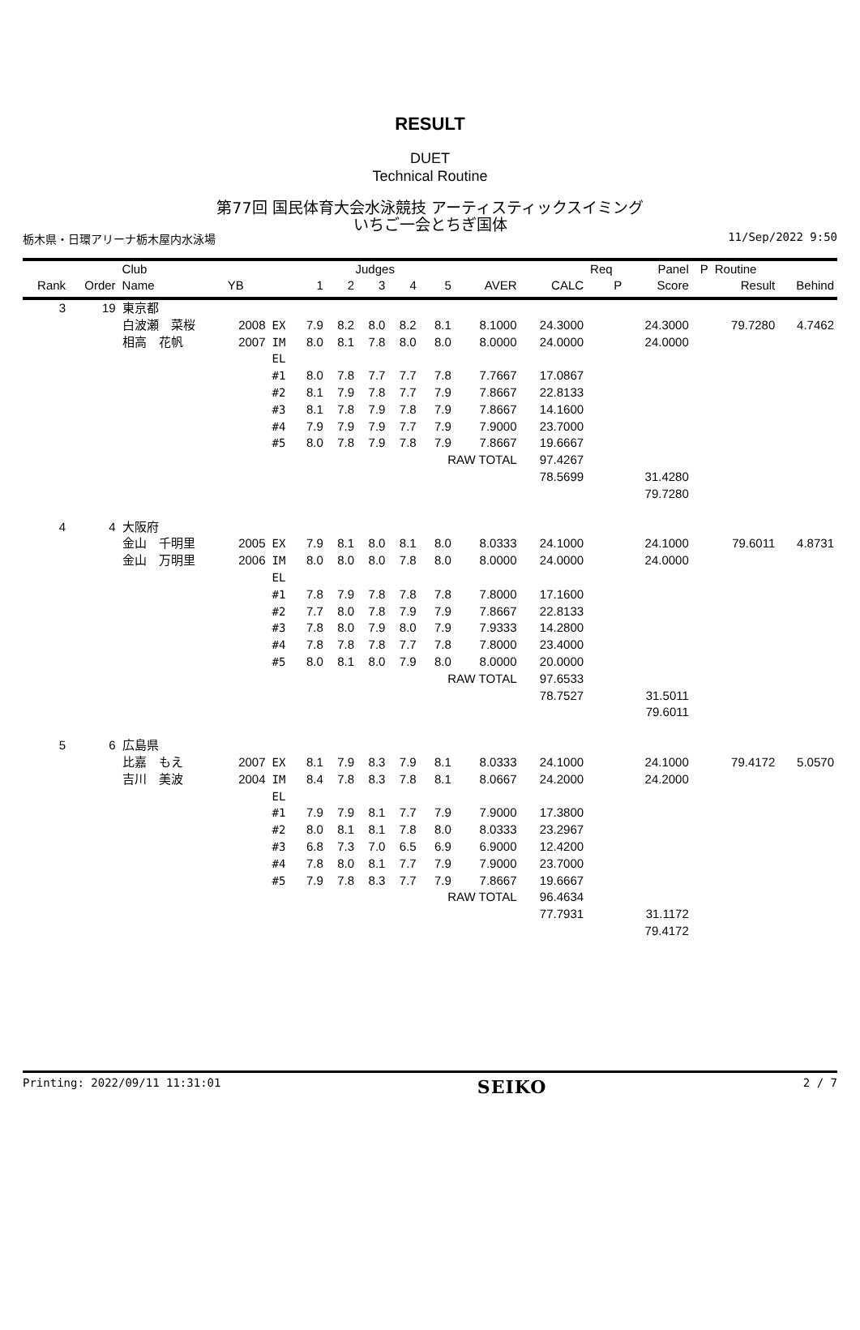RESULT
DUET
Technical Routine
第77回 国民体育大会水泳競技 アーティスティックスイミング
いちご一会とちぎ国体
栃木県・日環アリーナ栃木屋内水泳場 11/Sep/2022 9:50
| | | Club | | | Judges | | | | | | | Req | Panel | P | Routine | |
| --- | --- | --- | --- | --- | --- | --- | --- | --- | --- | --- | --- | --- | --- | --- | --- | --- |
| Rank | Order | Name | YB | | 1 | 2 | 3 | 4 | 5 | AVER | CALC | P | Score | | Result | Behind |
| 3 | 19 | 東京都 | | | | | | | | | | | | | | |
| | | 白波瀬 菜桜 | 2008 | EX | 7.9 | 8.2 | 8.0 | 8.2 | 8.1 | 8.1000 | 24.3000 | | 24.3000 | | 79.7280 | 4.7462 |
| | | 相高 花帆 | 2007 | IM | 8.0 | 8.1 | 7.8 | 8.0 | 8.0 | 8.0000 | 24.0000 | | 24.0000 | | | |
| | | | | EL | | | | | | | | | | | | |
| | | | | #1 | 8.0 | 7.8 | 7.7 | 7.7 | 7.8 | 7.7667 | 17.0867 | | | | | |
| | | | | #2 | 8.1 | 7.9 | 7.8 | 7.7 | 7.9 | 7.8667 | 22.8133 | | | | | |
| | | | | #3 | 8.1 | 7.8 | 7.9 | 7.8 | 7.9 | 7.8667 | 14.1600 | | | | | |
| | | | | #4 | 7.9 | 7.9 | 7.9 | 7.7 | 7.9 | 7.9000 | 23.7000 | | | | | |
| | | | | #5 | 8.0 | 7.8 | 7.9 | 7.8 | 7.9 | 7.8667 | 19.6667 | | | | | |
| | | | | | | | | | RAW TOTAL | | 97.4267 | | | | | |
| | | | | | | | | | | | 78.5699 | | 31.4280 | | | |
| | | | | | | | | | | | | | 79.7280 | | | |
| 4 | 4 | 大阪府 | | | | | | | | | | | | | | |
| | | 金山 千明里 | 2005 | EX | 7.9 | 8.1 | 8.0 | 8.1 | 8.0 | 8.0333 | 24.1000 | | 24.1000 | | 79.6011 | 4.8731 |
| | | 金山 万明里 | 2006 | IM | 8.0 | 8.0 | 8.0 | 7.8 | 8.0 | 8.0000 | 24.0000 | | 24.0000 | | | |
| | | | | EL | | | | | | | | | | | | |
| | | | | #1 | 7.8 | 7.9 | 7.8 | 7.8 | 7.8 | 7.8000 | 17.1600 | | | | | |
| | | | | #2 | 7.7 | 8.0 | 7.8 | 7.9 | 7.9 | 7.8667 | 22.8133 | | | | | |
| | | | | #3 | 7.8 | 8.0 | 7.9 | 8.0 | 7.9 | 7.9333 | 14.2800 | | | | | |
| | | | | #4 | 7.8 | 7.8 | 7.8 | 7.7 | 7.8 | 7.8000 | 23.4000 | | | | | |
| | | | | #5 | 8.0 | 8.1 | 8.0 | 7.9 | 8.0 | 8.0000 | 20.0000 | | | | | |
| | | | | | | | | | RAW TOTAL | | 97.6533 | | | | | |
| | | | | | | | | | | | 78.7527 | | 31.5011 | | | |
| | | | | | | | | | | | | | 79.6011 | | | |
| 5 | 6 | 広島県 | | | | | | | | | | | | | | |
| | | 比嘉 もえ | 2007 | EX | 8.1 | 7.9 | 8.3 | 7.9 | 8.1 | 8.0333 | 24.1000 | | 24.1000 | | 79.4172 | 5.0570 |
| | | 吉川 美波 | 2004 | IM | 8.4 | 7.8 | 8.3 | 7.8 | 8.1 | 8.0667 | 24.2000 | | 24.2000 | | | |
| | | | | EL | | | | | | | | | | | | |
| | | | | #1 | 7.9 | 7.9 | 8.1 | 7.7 | 7.9 | 7.9000 | 17.3800 | | | | | |
| | | | | #2 | 8.0 | 8.1 | 8.1 | 7.8 | 8.0 | 8.0333 | 23.2967 | | | | | |
| | | | | #3 | 6.8 | 7.3 | 7.0 | 6.5 | 6.9 | 6.9000 | 12.4200 | | | | | |
| | | | | #4 | 7.8 | 8.0 | 8.1 | 7.7 | 7.9 | 7.9000 | 23.7000 | | | | | |
| | | | | #5 | 7.9 | 7.8 | 8.3 | 7.7 | 7.9 | 7.8667 | 19.6667 | | | | | |
| | | | | | | | | | RAW TOTAL | | 96.4634 | | | | | |
| | | | | | | | | | | | 77.7931 | | 31.1172 | | | |
| | | | | | | | | | | | | | 79.4172 | | | |
Printing: 2022/09/11 11:31:01 SEIKO 2 / 7